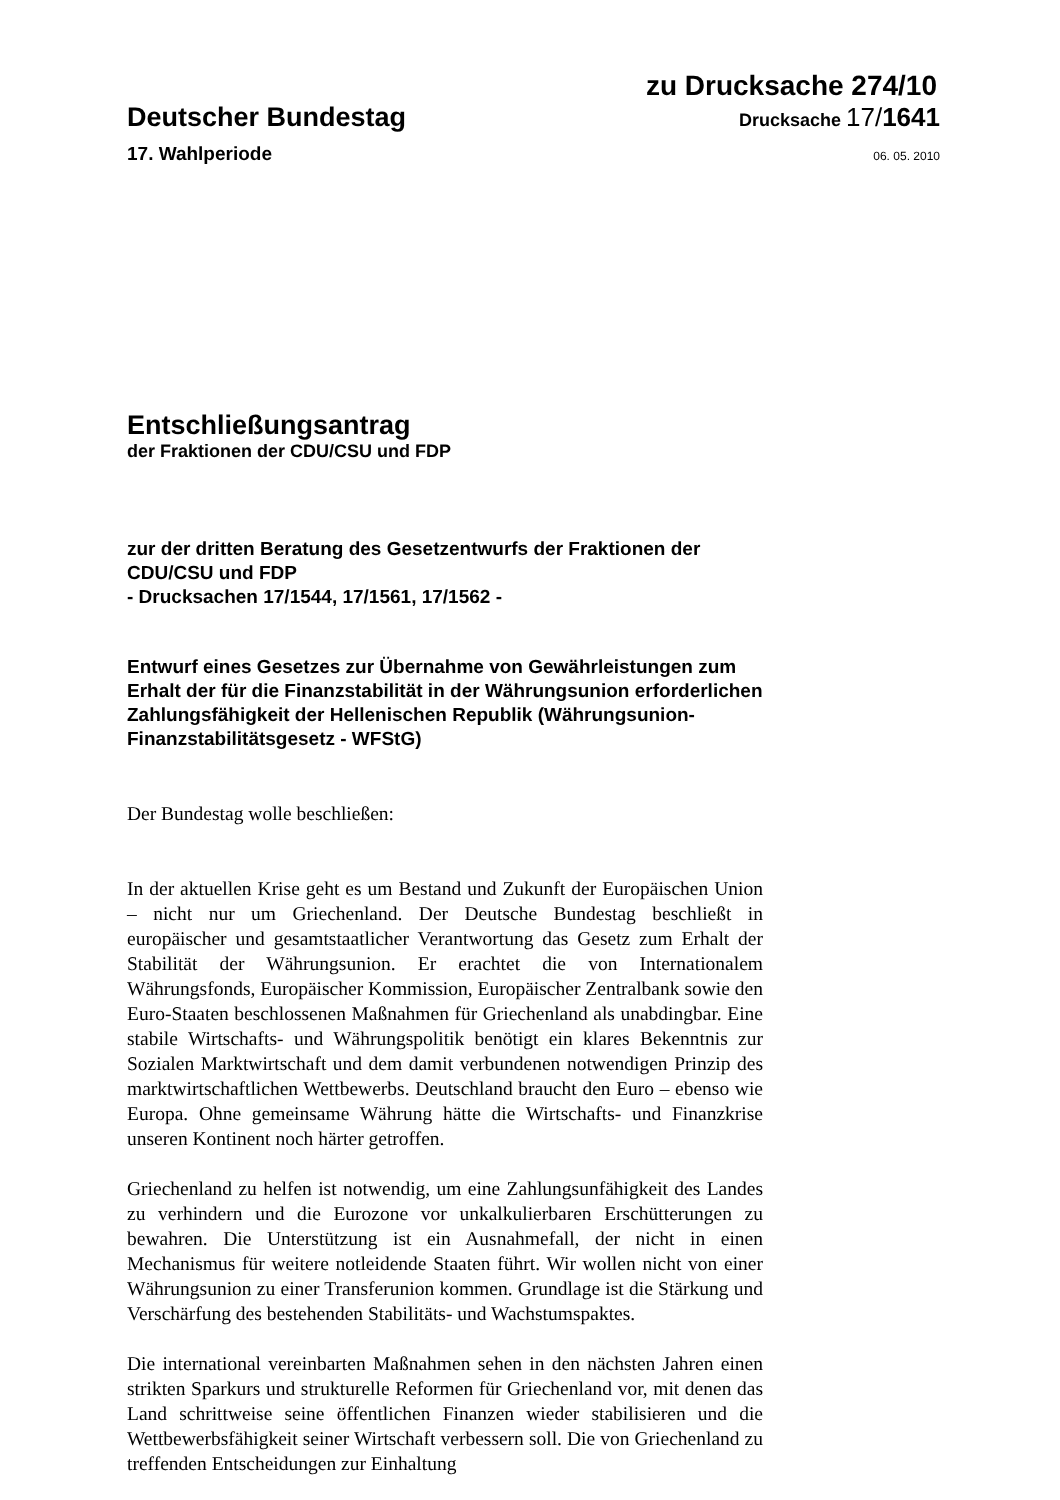zu Drucksache 274/10
Deutscher Bundestag
Drucksache 17/1641
17. Wahlperiode
06. 05. 2010
Entschließungsantrag
der Fraktionen der CDU/CSU und FDP
zur der dritten Beratung des Gesetzentwurfs der Fraktionen der CDU/CSU und FDP
- Drucksachen 17/1544, 17/1561, 17/1562 -
Entwurf eines Gesetzes zur Übernahme von Gewährleistungen zum Erhalt der für die Finanzstabilität in der Währungsunion erforderlichen Zahlungsfähigkeit der Hellenischen Republik (Währungsunion-Finanzstabilitätsgesetz - WFStG)
Der Bundestag wolle beschließen:
In der aktuellen Krise geht es um Bestand und Zukunft der Europäischen Union – nicht nur um Griechenland. Der Deutsche Bundestag beschließt in europäischer und gesamtstaatlicher Verantwortung das Gesetz zum Erhalt der Stabilität der Währungsunion. Er erachtet die von Internationalem Währungsfonds, Europäischer Kommission, Europäischer Zentralbank sowie den Euro-Staaten beschlossenen Maßnahmen für Griechenland als unabdingbar. Eine stabile Wirtschafts- und Währungspolitik benötigt ein klares Bekenntnis zur Sozialen Marktwirtschaft und dem damit verbundenen notwendigen Prinzip des marktwirtschaftlichen Wettbewerbs. Deutschland braucht den Euro – ebenso wie Europa. Ohne gemeinsame Währung hätte die Wirtschafts- und Finanzkrise unseren Kontinent noch härter getroffen.
Griechenland zu helfen ist notwendig, um eine Zahlungsunfähigkeit des Landes zu verhindern und die Eurozone vor unkalkulierbaren Erschütterungen zu bewahren. Die Unterstützung ist ein Ausnahmefall, der nicht in einen Mechanismus für weitere notleidende Staaten führt. Wir wollen nicht von einer Währungsunion zu einer Transferunion kommen. Grundlage ist die Stärkung und Verschärfung des bestehenden Stabilitäts- und Wachstumspaktes.
Die international vereinbarten Maßnahmen sehen in den nächsten Jahren einen strikten Sparkurs und strukturelle Reformen für Griechenland vor, mit denen das Land schrittweise seine öffentlichen Finanzen wieder stabilisieren und die Wettbewerbsfähigkeit seiner Wirtschaft verbessern soll. Die von Griechenland zu treffenden Entscheidungen zur Einhaltung